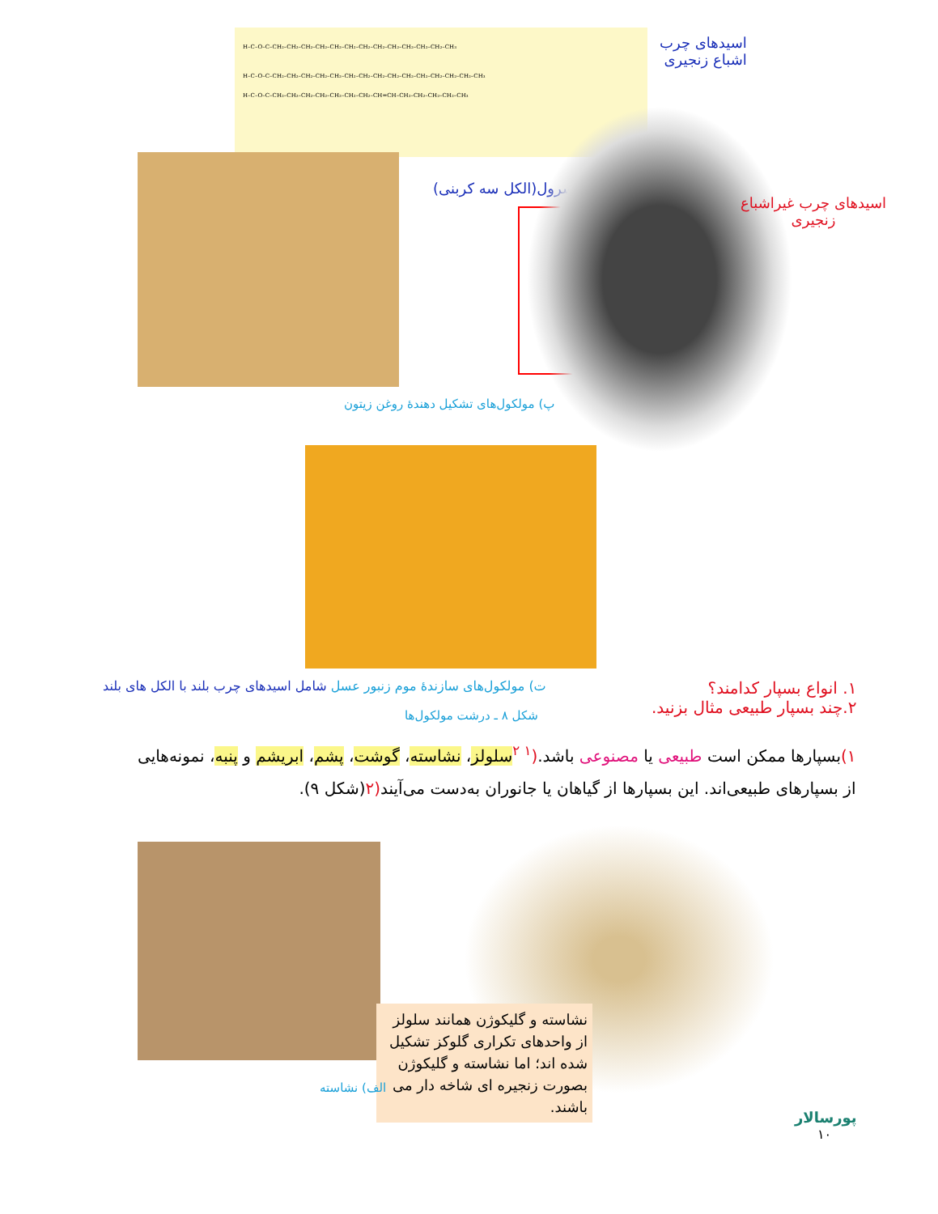H–C–O–C–CH₂–CH₂–CH₂–CH₂–CH₂–CH₂–CH₂–CH₂–CH₂–CH₂–CH₂–CH₂–CH₃
H–C–O–C–CH₂–CH₂–CH₂–CH₂–CH₂–CH₂–CH₂–CH₂–CH₂–CH₂–CH₂–CH₂–CH₂–CH₂–CH₃
H–C–O–C–CH₂–CH₂–CH₂–CH₂–CH₂–CH₂–CH₂–CH=CH–CH₂–CH₂–CH₂–CH₂–CH₃
اسیدهای چرب
اشباع زنجیری
گلیسرول(الکل سه کربنی)
اسیدهای چرب غیراشباع
زنجیری
پ) مولکول‌های تشکیل دهندهٔ روغن زیتون
ت) مولکول‌های سازندهٔ موم زنبور عسل شامل اسیدهای چرب بلند با الکل های بلند
۱. انواع بسپار کدامند؟
۲.چند بسپار طبیعی مثال بزنید.
شکل ۸ ـ درشت مولکول‌ها
۱) بسپارها ممکن است طبیعی یا مصنوعی باشد.(<sup>۱ ۲</sup> سلولز، نشاسته، گوشت، پشم، ابریشم و پنبه، نمونه‌هایی
از بسپارهای طبیعی‌اند. این بسپارها از گیاهان یا جانوران به‌دست می‌آیند(۲(شکل ۹).
نشاسته و گلیکوژن همانند سلولز از واحدهای تکراری گلوکز تشکیل شده اند؛ اما نشاسته و گلیکوژن بصورت زنجیره ای شاخه دار می باشند.
الف) نشاسته
پورسالار
۱۰